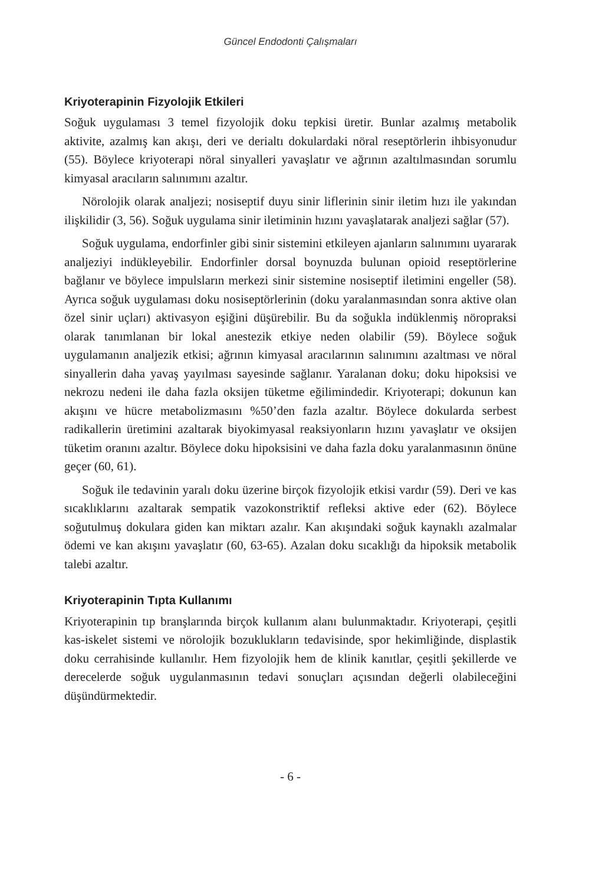Güncel Endodonti Çalışmaları
Kriyoterapinin Fizyolojik Etkileri
Soğuk uygulaması 3 temel fizyolojik doku tepkisi üretir. Bunlar azalmış metabolik aktivite, azalmış kan akışı, deri ve derialtı dokulardaki nöral reseptörlerin ihbisyonudur (55). Böylece kriyoterapi nöral sinyalleri yavaşlatır ve ağrının azaltılmasından sorumlu kimyasal aracıların salınımını azaltır.
Nörolojik olarak analjezi; nosiseptif duyu sinir liflerinin sinir iletim hızı ile yakından ilişkilidir (3, 56). Soğuk uygulama sinir iletiminin hızını yavaşlatarak analjezi sağlar (57).
Soğuk uygulama, endorfinler gibi sinir sistemini etkileyen ajanların salınımını uyararak analjeziyi indükleyebilir. Endorfinler dorsal boynuzda bulunan opioid reseptörlerine bağlanır ve böylece impulsların merkezi sinir sistemine nosiseptif iletimini engeller (58). Ayrıca soğuk uygulaması doku nosiseptörlerinin (doku yaralanmasından sonra aktive olan özel sinir uçları) aktivasyon eşiğini düşürebilir. Bu da soğukla indüklenmiş nöropraksi olarak tanımlanan bir lokal anestezik etkiye neden olabilir (59). Böylece soğuk uygulamanın analjezik etkisi; ağrının kimyasal aracılarının salınımını azaltması ve nöral sinyallerin daha yavaş yayılması sayesinde sağlanır. Yaralanan doku; doku hipoksisi ve nekrozu nedeni ile daha fazla oksijen tüketme eğilimindedir. Kriyoterapi; dokunun kan akışını ve hücre metabolizmasını %50’den fazla azaltır. Böylece dokularda serbest radikallerin üretimini azaltarak biyokimyasal reaksiyonların hızını yavaşlatır ve oksijen tüketim oranını azaltır. Böylece doku hipoksisini ve daha fazla doku yaralanmasının önüne geçer (60, 61).
Soğuk ile tedavinin yaralı doku üzerine birçok fizyolojik etkisi vardır (59). Deri ve kas sıcaklıklarını azaltarak sempatik vazokonstriktif refleksi aktive eder (62). Böylece soğutulmuş dokulara giden kan miktarı azalır. Kan akışındaki soğuk kaynaklı azalmalar ödemi ve kan akışını yavaşlatır (60, 63-65). Azalan doku sıcaklığı da hipoksik metabolik talebi azaltır.
Kriyoterapinin Tıpta Kullanımı
Kriyoterapinin tıp branşlarında birçok kullanım alanı bulunmaktadır. Kriyoterapi, çeşitli kas-iskelet sistemi ve nörolojik bozuklukların tedavisinde, spor hekimliğinde, displastik doku cerrahisinde kullanılır. Hem fizyolojik hem de klinik kanıtlar, çeşitli şekillerde ve derecelerde soğuk uygulanmasının tedavi sonuçları açısından değerli olabileceğini düşündürmektedir.
- 6 -